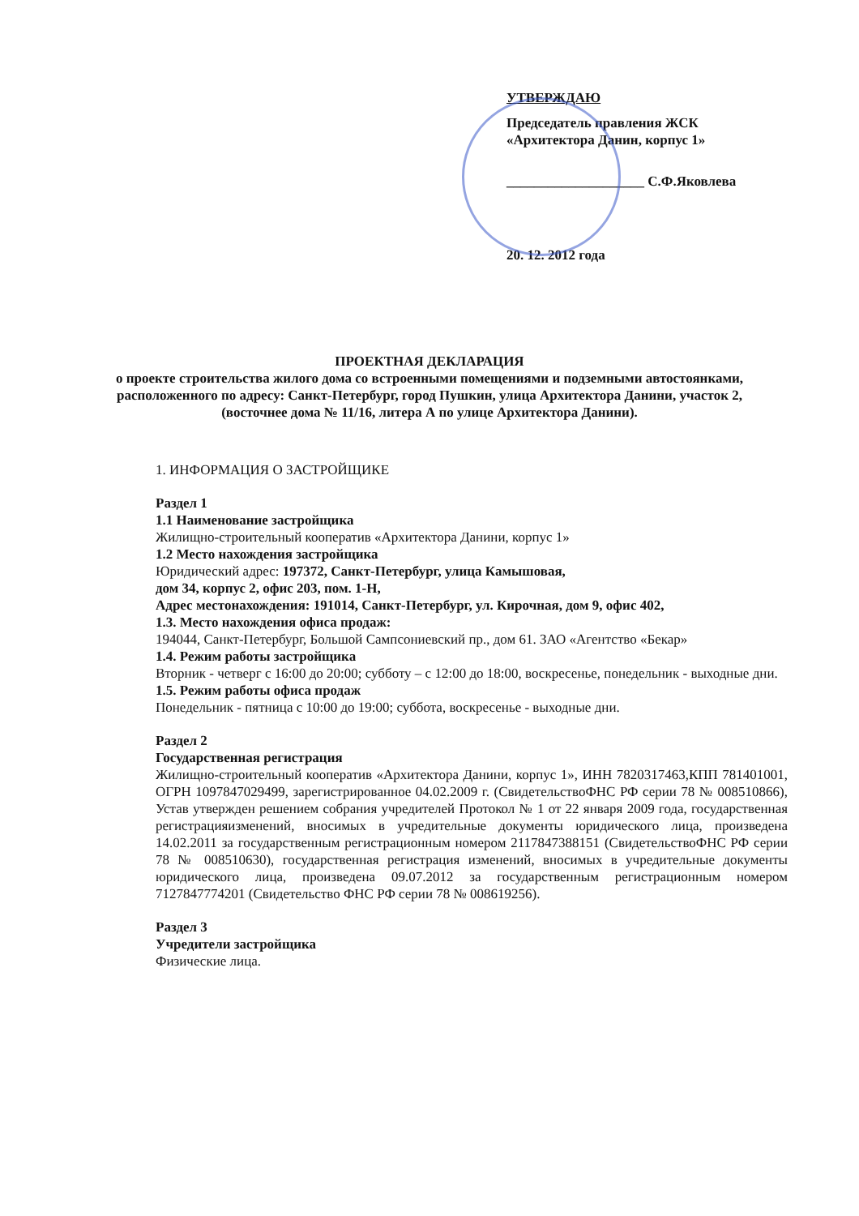УТВЕРЖДАЮ
Председатель правления ЖСК «Архитектора Данин, корпус 1»
____________________ С.Ф.Яковлева
20. 12. 2012 года
ПРОЕКТНАЯ ДЕКЛАРАЦИЯ
о проекте строительства жилого дома со встроенными помещениями и подземными автостоянками, расположенного по адресу: Санкт-Петербург, город Пушкин, улица Архитектора Данини, участок 2, (восточнее дома № 11/16, литера А по улице Архитектора Данини).
1. ИНФОРМАЦИЯ О ЗАСТРОЙЩИКЕ
Раздел 1
1.1 Наименование застройщика
Жилищно-строительный кооператив «Архитектора Данини, корпус 1»
1.2 Место нахождения застройщика
Юридический адрес: 197372, Санкт-Петербург, улица Камышовая,
дом 34, корпус 2, офис 203, пом. 1-Н,
Адрес местонахождения: 191014, Санкт-Петербург, ул. Кирочная, дом 9, офис 402,
1.3. Место нахождения офиса продаж:
194044, Санкт-Петербург, Большой Сампсониевский пр., дом 61. ЗАО «Агентство «Бекар»
1.4. Режим работы застройщика
Вторник - четверг с 16:00 до 20:00; субботу – с 12:00 до 18:00, воскресенье, понедельник - выходные дни.
1.5. Режим работы офиса продаж
Понедельник - пятница с 10:00 до 19:00; суббота, воскресенье - выходные дни.
Раздел 2
Государственная регистрация
Жилищно-строительный кооператив «Архитектора Данини, корпус 1», ИНН 7820317463,КПП 781401001, ОГРН 1097847029499, зарегистрированное 04.02.2009 г. (СвидетельствоФНС РФ серии 78 № 008510866), Устав утвержден решением собрания учредителей Протокол № 1 от 22 января 2009 года, государственная регистрацияизменений, вносимых в учредительные документы юридического лица, произведена 14.02.2011 за государственным регистрационным номером 2117847388151 (СвидетельствоФНС РФ серии 78 № 008510630), государственная регистрация изменений, вносимых в учредительные документы юридического лица, произведена 09.07.2012 за государственным регистрационным номером 7127847774201 (Свидетельство ФНС РФ серии 78 № 008619256).
Раздел 3
Учредители застройщика
Физические лица.